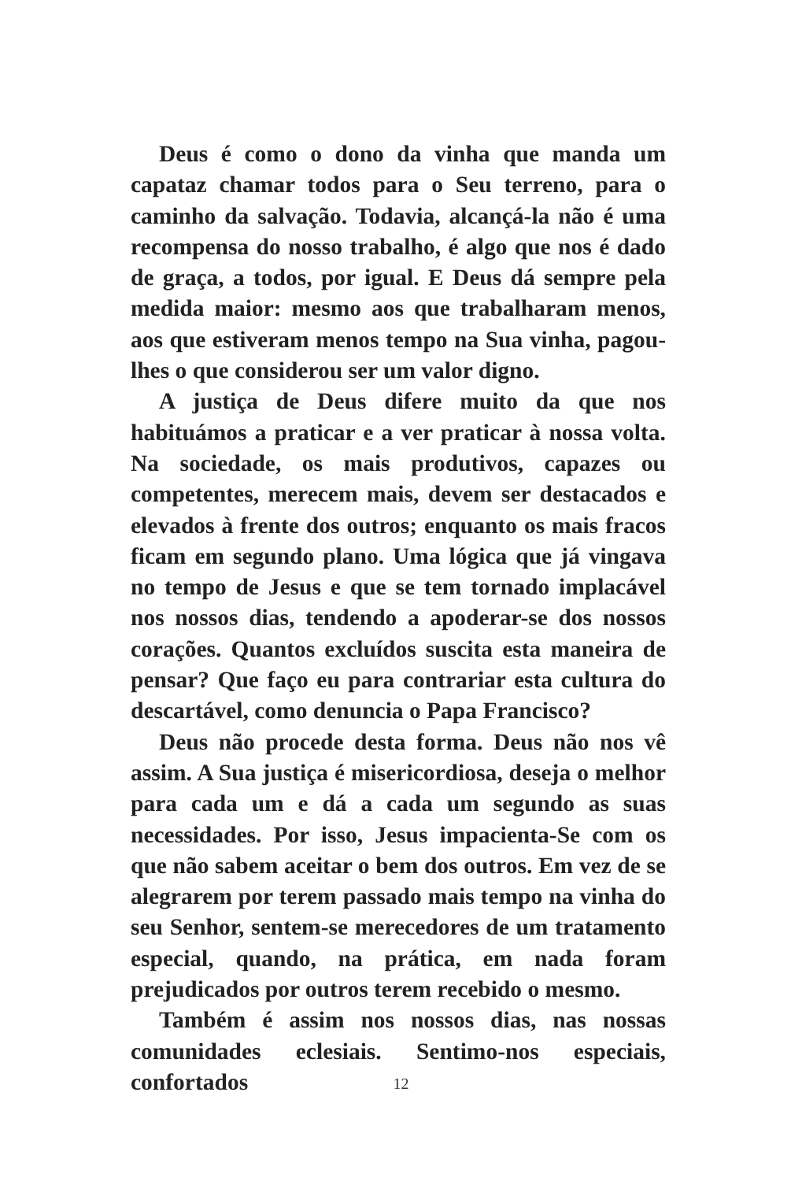Deus é como o dono da vinha que manda um capataz chamar todos para o Seu terreno, para o caminho da salvação. Todavia, alcançá-la não é uma recompensa do nosso trabalho, é algo que nos é dado de graça, a todos, por igual. E Deus dá sempre pela medida maior: mesmo aos que trabalharam menos, aos que estiveram menos tempo na Sua vinha, pagou-lhes o que considerou ser um valor digno.
A justiça de Deus difere muito da que nos habituámos a praticar e a ver praticar à nossa volta. Na sociedade, os mais produtivos, capazes ou competentes, merecem mais, devem ser destacados e elevados à frente dos outros; enquanto os mais fracos ficam em segundo plano. Uma lógica que já vingava no tempo de Jesus e que se tem tornado implacável nos nossos dias, tendendo a apoderar-se dos nossos corações. Quantos excluídos suscita esta maneira de pensar? Que faço eu para contrariar esta cultura do descartável, como denuncia o Papa Francisco?
Deus não procede desta forma. Deus não nos vê assim. A Sua justiça é misericordiosa, deseja o melhor para cada um e dá a cada um segundo as suas necessidades. Por isso, Jesus impacienta-Se com os que não sabem aceitar o bem dos outros. Em vez de se alegrarem por terem passado mais tempo na vinha do seu Senhor, sentem-se merecedores de um tratamento especial, quando, na prática, em nada foram prejudicados por outros terem recebido o mesmo.
Também é assim nos nossos dias, nas nossas comunidades eclesiais. Sentimo-nos especiais, confortados
12